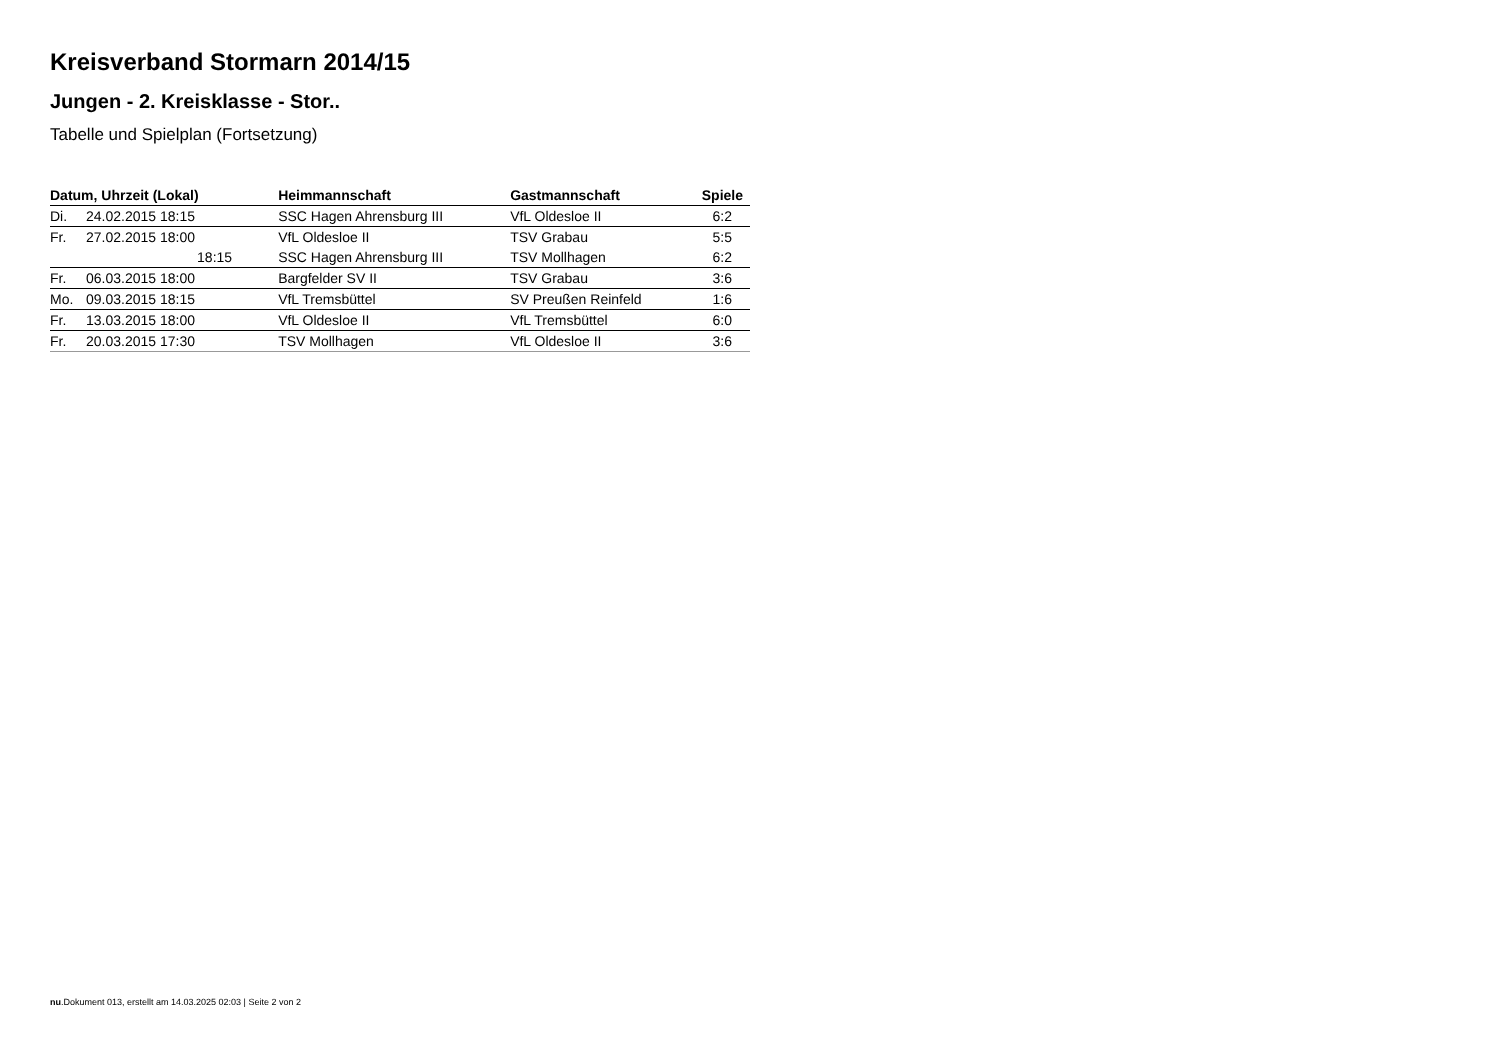Kreisverband Stormarn 2014/15
Jungen - 2. Kreisklasse - Stor..
Tabelle und Spielplan (Fortsetzung)
| Datum, Uhrzeit (Lokal) | | Heimmannschaft | Gastmannschaft | Spiele |
| --- | --- | --- | --- | --- |
| Di. | 24.02.2015 18:15 | SSC Hagen Ahrensburg III | VfL Oldesloe II | 6:2 |
| Fr. | 27.02.2015 18:00 | VfL Oldesloe II | TSV Grabau | 5:5 |
| | 18:15 | SSC Hagen Ahrensburg III | TSV Mollhagen | 6:2 |
| Fr. | 06.03.2015 18:00 | Bargfelder SV II | TSV Grabau | 3:6 |
| Mo. | 09.03.2015 18:15 | VfL Tremsbüttel | SV Preußen Reinfeld | 1:6 |
| Fr. | 13.03.2015 18:00 | VfL Oldesloe II | VfL Tremsbüttel | 6:0 |
| Fr. | 20.03.2015 17:30 | TSV Mollhagen | VfL Oldesloe II | 3:6 |
nu.Dokument 013, erstellt am 14.03.2025 02:03 | Seite 2 von 2